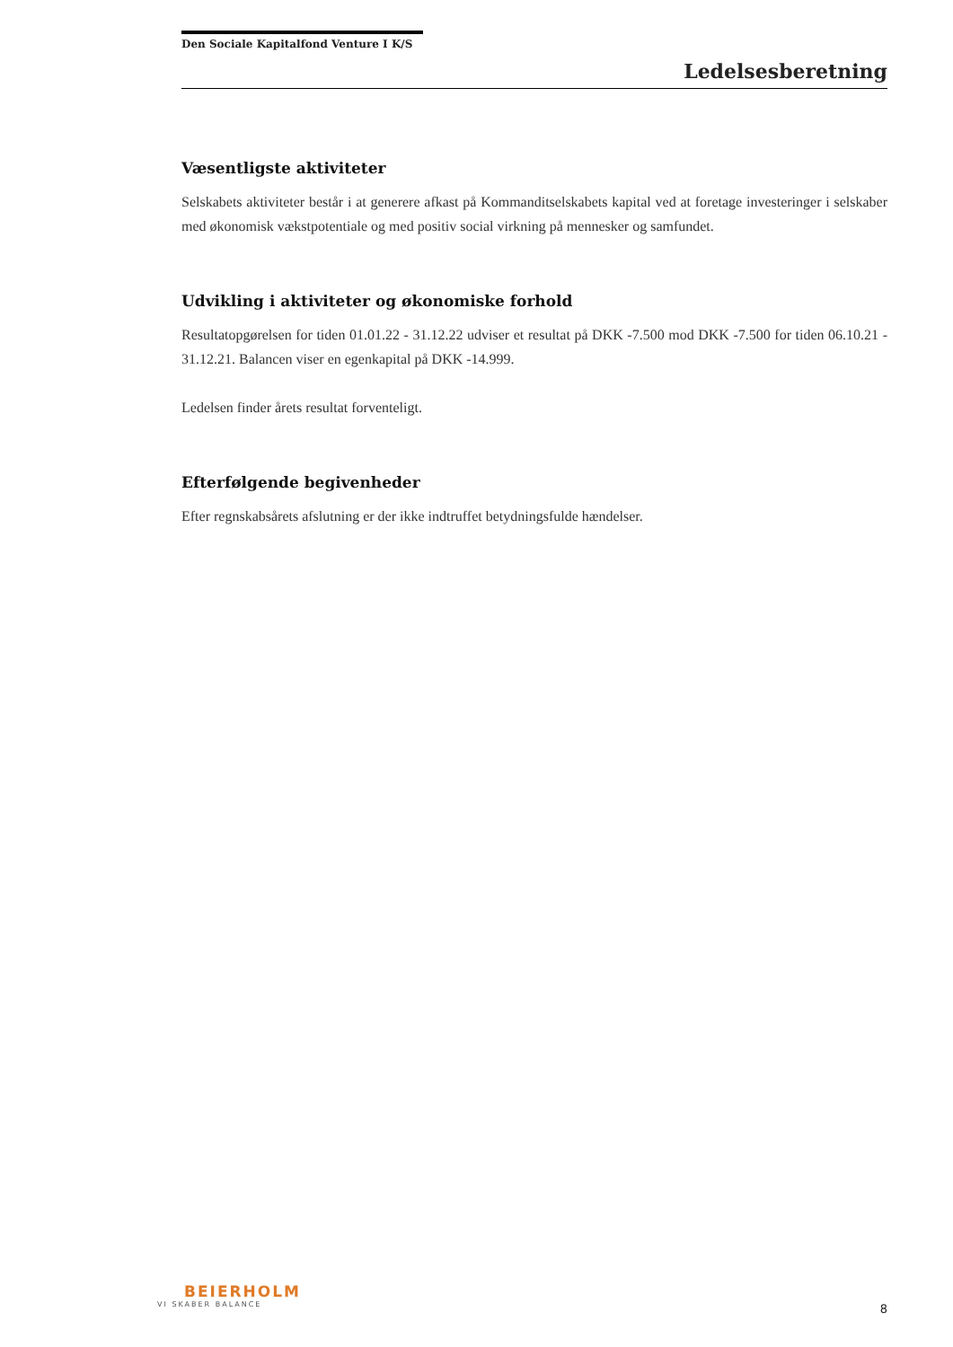Den Sociale Kapitalfond Venture I K/S
Ledelsesberetning
Væsentligste aktiviteter
Selskabets aktiviteter består i at generere afkast på Kommanditselskabets kapital ved at foretage investeringer i selskaber med økonomisk vækstpotentiale og med positiv social virkning på mennesker og samfundet.
Udvikling i aktiviteter og økonomiske forhold
Resultatopgørelsen for tiden 01.01.22 - 31.12.22 udviser et resultat på DKK -7.500 mod DKK -7.500 for tiden 06.10.21 - 31.12.21. Balancen viser en egenkapital på DKK -14.999.
Ledelsen finder årets resultat forventeligt.
Efterfølgende begivenheder
Efter regnskabsårets afslutning er der ikke indtruffet betydningsfulde hændelser.
BEIERHOLM
VI SKABER BALANCE
8